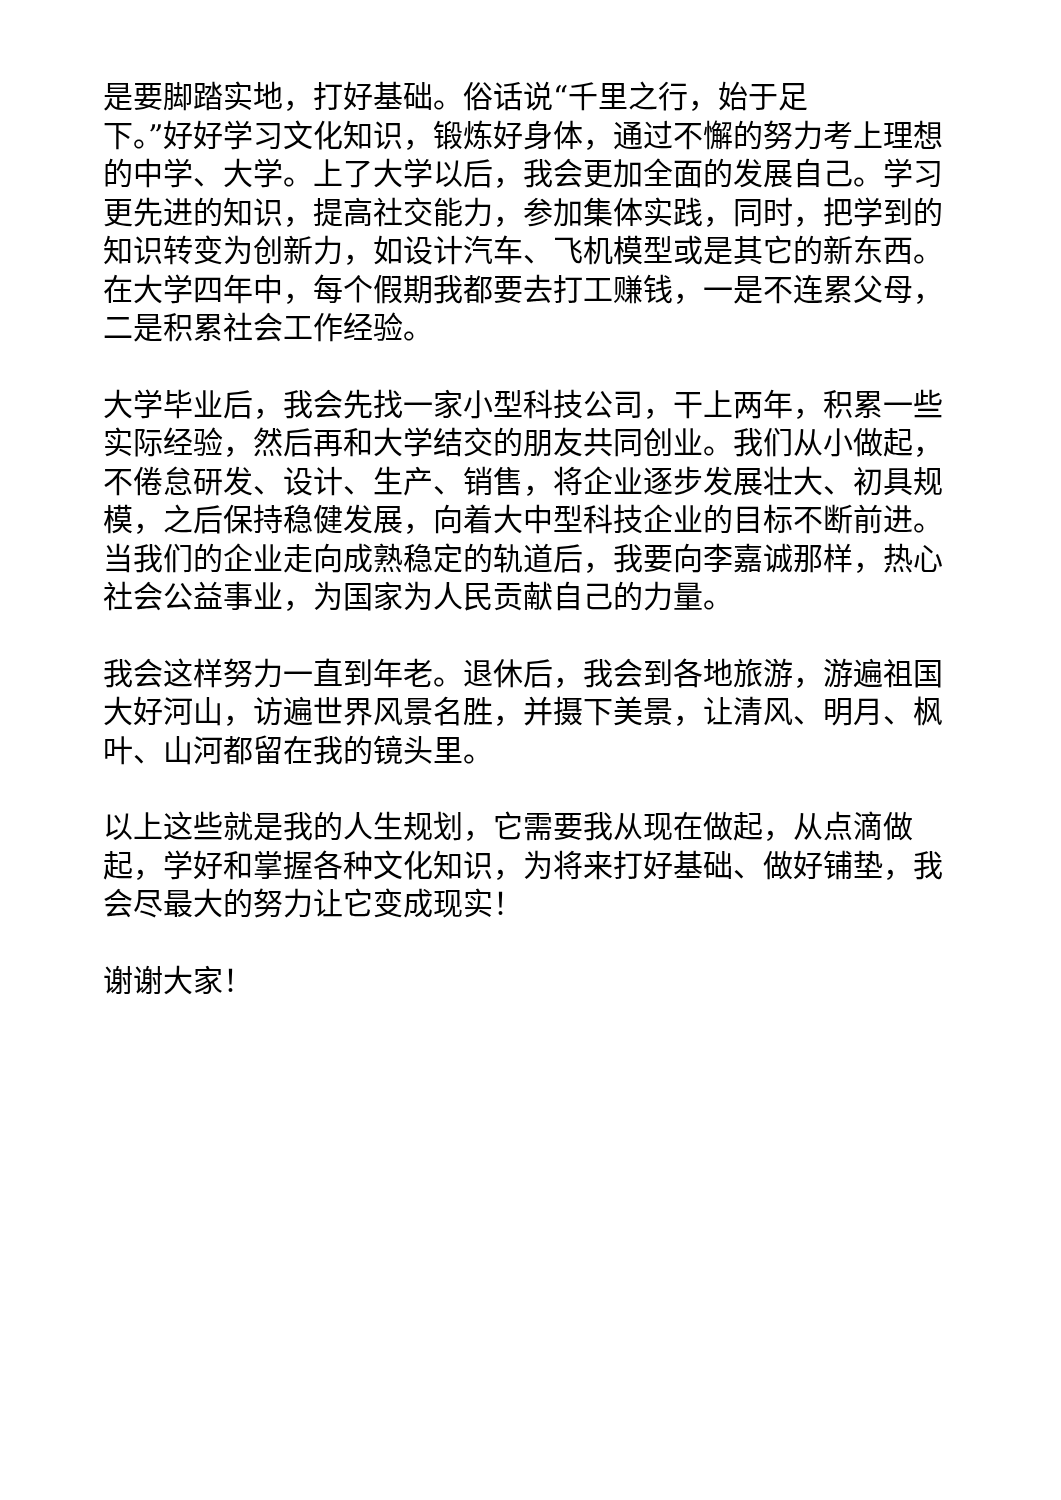是要脚踏实地，打好基础。俗话说“千里之行，始于足
下。”好好学习文化知识，锻炼好身体，通过不懈的努力考上理想的中学、大学。上了大学以后，我会更加全面的发展自己。学习更先进的知识，提高社交能力，参加集体实践，同时，把学到的知识转变为创新力，如设计汽车、飞机模型或是其它的新东西。在大学四年中，每个假期我都要去打工赚钱，一是不连累父母，二是积累社会工作经验。
大学毕业后，我会先找一家小型科技公司，干上两年，积累一些实际经验，然后再和大学结交的朋友共同创业。我们从小做起，不倦怠研发、设计、生产、销售，将企业逐步发展壮大、初具规模，之后保持稳健发展，向着大中型科技企业的目标不断前进。当我们的企业走向成熟稳定的轨道后，我要向李嘉诚那样，热心社会公益事业，为国家为人民贡献自己的力量。
我会这样努力一直到年老。退休后，我会到各地旅游，游遍祖国大好河山，访遍世界风景名胜，并摄下美景，让清风、明月、枫叶、山河都留在我的镜头里。
以上这些就是我的人生规划，它需要我从现在做起，从点滴做起，学好和掌握各种文化知识，为将来打好基础、做好铺垫，我会尽最大的努力让它变成现实！
谢谢大家！